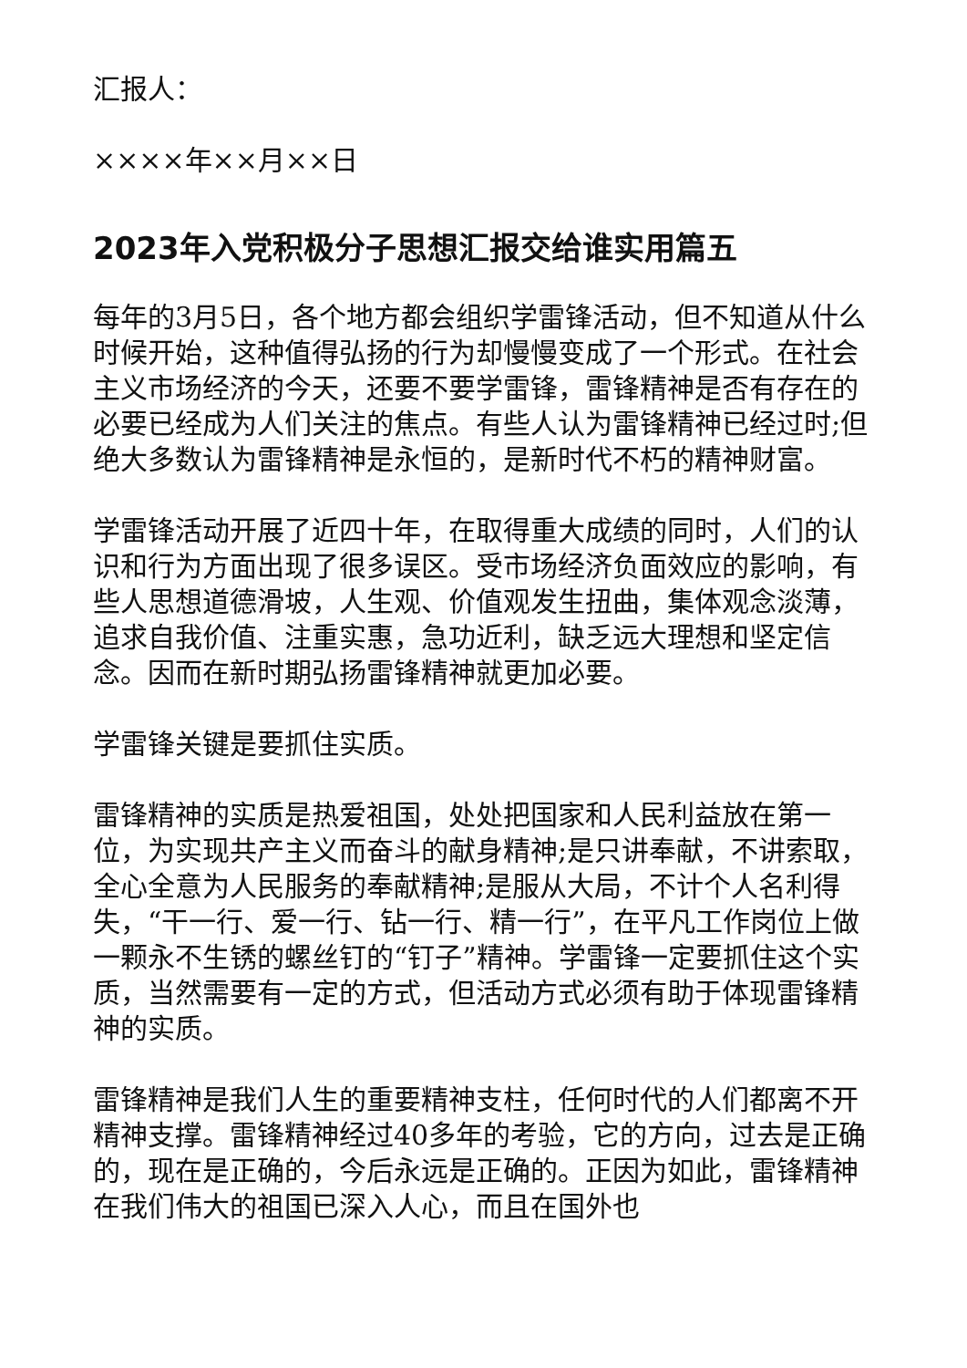汇报人：
××××年××月××日
2023年入党积极分子思想汇报交给谁实用篇五
每年的3月5日，各个地方都会组织学雷锋活动，但不知道从什么时候开始，这种值得弘扬的行为却慢慢变成了一个形式。在社会主义市场经济的今天，还要不要学雷锋，雷锋精神是否有存在的必要已经成为人们关注的焦点。有些人认为雷锋精神已经过时;但绝大多数认为雷锋精神是永恒的，是新时代不朽的精神财富。
学雷锋活动开展了近四十年，在取得重大成绩的同时，人们的认识和行为方面出现了很多误区。受市场经济负面效应的影响，有些人思想道德滑坡，人生观、价值观发生扭曲，集体观念淡薄，追求自我价值、注重实惠，急功近利，缺乏远大理想和坚定信念。因而在新时期弘扬雷锋精神就更加必要。
学雷锋关键是要抓住实质。
雷锋精神的实质是热爱祖国，处处把国家和人民利益放在第一位，为实现共产主义而奋斗的献身精神;是只讲奉献，不讲索取，全心全意为人民服务的奉献精神;是服从大局，不计个人名利得失，“干一行、爱一行、钻一行、精一行”，在平凡工作岗位上做一颗永不生锈的螺丝钉的“钉子”精神。学雷锋一定要抓住这个实质，当然需要有一定的方式，但活动方式必须有助于体现雷锋精神的实质。
雷锋精神是我们人生的重要精神支柱，任何时代的人们都离不开精神支撑。雷锋精神经过40多年的考验，它的方向，过去是正确的，现在是正确的，今后永远是正确的。正因为如此，雷锋精神在我们伟大的祖国已深入人心，而且在国外也